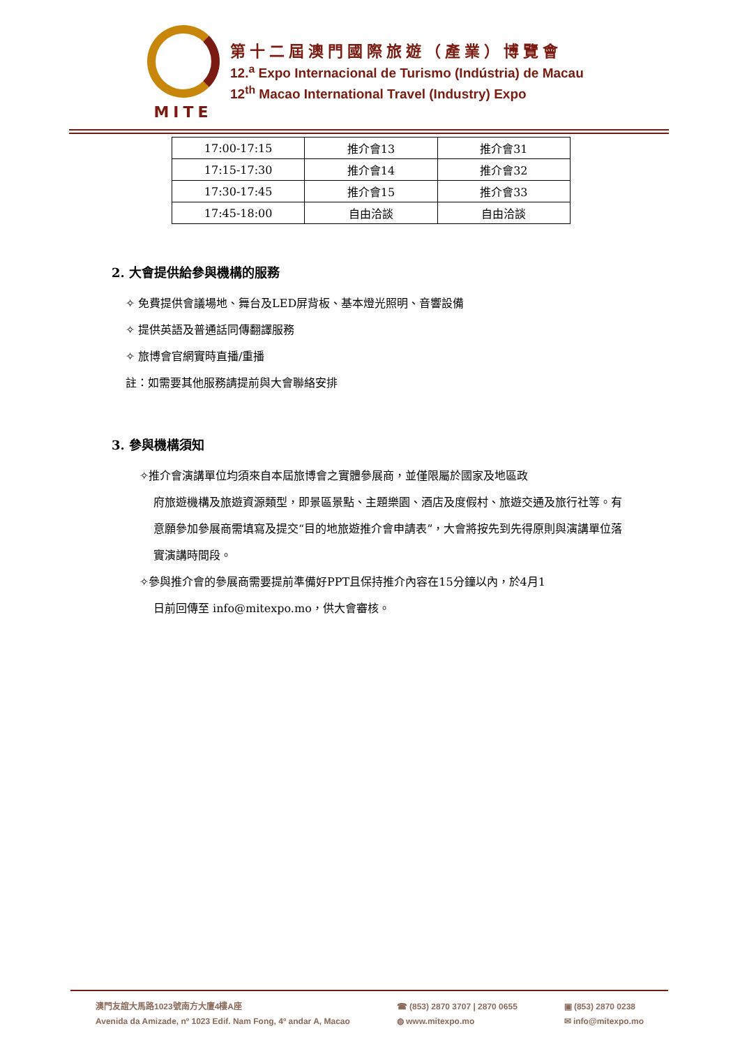MITE
第十二屆澳門國際旅遊（產業）博覽會
12.<sup>a</sup> Expo Internacional de Turismo (Indústria) de Macau
12<sup>th</sup> Macao International Travel (Industry) Expo
| 17:00-17:15 | 推介會13 | 推介會31 |
| 17:15-17:30 | 推介會14 | 推介會32 |
| 17:30-17:45 | 推介會15 | 推介會33 |
| 17:45-18:00 | 自由洽談 | 自由洽談 |
2. 大會提供給參與機構的服務
✧ 免費提供會議場地、舞台及LED屏背板、基本燈光照明、音響設備
✧ 提供英語及普通話同傳翻譯服務
✧ 旅博會官網實時直播/重播
註：如需要其他服務請提前與大會聯絡安排
3. 參與機構須知
✧推介會演講單位均須來自本屆旅博會之實體參展商，並僅限屬於國家及地區政
府旅遊機構及旅遊資源類型，即景區景點、主題樂園、酒店及度假村、旅遊交通及旅行社等。有意願參加參展商需填寫及提交“目的地旅遊推介會申請表”，大會將按先到先得原則與演講單位落實演講時間段。
✧參與推介會的參展商需要提前準備好PPT且保持推介內容在15分鐘以內，於4月1
日前回傳至 info@mitexpo.mo，供大會審核。
澳門友誼大馬路1023號南方大廈4樓A座
Avenida da Amizade, nº 1023 Edif. Nam Fong, 4º andar A, Macao
☎ (853) 2870 3707 | 2870 0655
◍ www.mitexpo.mo
▣ (853) 2870 0238
✉ info@mitexpo.mo